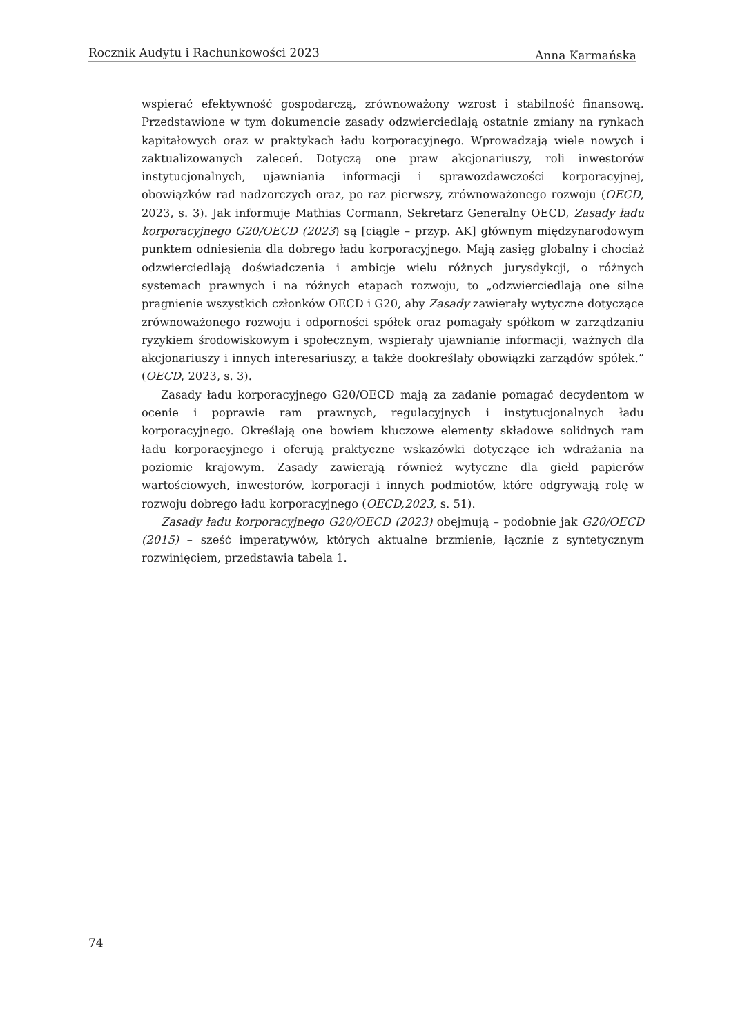Rocznik Audytu i Rachunkowości 2023 Anna Karmańska
wspierać efektywność gospodarczą, zrównoważony wzrost i stabilność finansową. Przedstawione w tym dokumencie zasady odzwierciedlają ostatnie zmiany na rynkach kapitałowych oraz w praktykach ładu korporacyjnego. Wprowadzają wiele nowych i zaktualizowanych zaleceń. Dotyczą one praw akcjonariuszy, roli inwestorów instytucjonalnych, ujawniania informacji i sprawozdawczości korporacyjnej, obowiązków rad nadzorczych oraz, po raz pierwszy, zrównoważonego rozwoju (OECD, 2023, s. 3). Jak informuje Mathias Cormann, Sekretarz Generalny OECD, Zasady ładu korporacyjnego G20/OECD (2023) są [ciągle – przyp. AK] głównym międzynarodowym punktem odniesienia dla dobrego ładu korporacyjnego. Mają zasięg globalny i chociaż odzwierciedlają doświadczenia i ambicje wielu różnych jurysdykcji, o różnych systemach prawnych i na różnych etapach rozwoju, to „odzwierciedlają one silne pragnienie wszystkich członków OECD i G20, aby Zasady zawierały wytyczne dotyczące zrównoważonego rozwoju i odporności spółek oraz pomagały spółkom w zarządzaniu ryzykiem środowiskowym i społecznym, wspierały ujawnianie informacji, ważnych dla akcjonariuszy i innych interesariuszy, a także dookreślały obowiązki zarządów spółek.” (OECD, 2023, s. 3).
Zasady ładu korporacyjnego G20/OECD mają za zadanie pomagać decydentom w ocenie i poprawie ram prawnych, regulacyjnych i instytucjonalnych ładu korporacyjnego. Określają one bowiem kluczowe elementy składowe solidnych ram ładu korporacyjnego i oferują praktyczne wskazówki dotyczące ich wdrażania na poziomie krajowym. Zasady zawierają również wytyczne dla giełd papierów wartościowych, inwestorów, korporacji i innych podmiotów, które odgrywają rolę w rozwoju dobrego ładu korporacyjnego (OECD,2023, s. 51).
Zasady ładu korporacyjnego G20/OECD (2023) obejmują – podobnie jak G20/OECD (2015) – sześć imperatywów, których aktualne brzmienie, łącznie z syntetycznym rozwinięciem, przedstawia tabela 1.
74